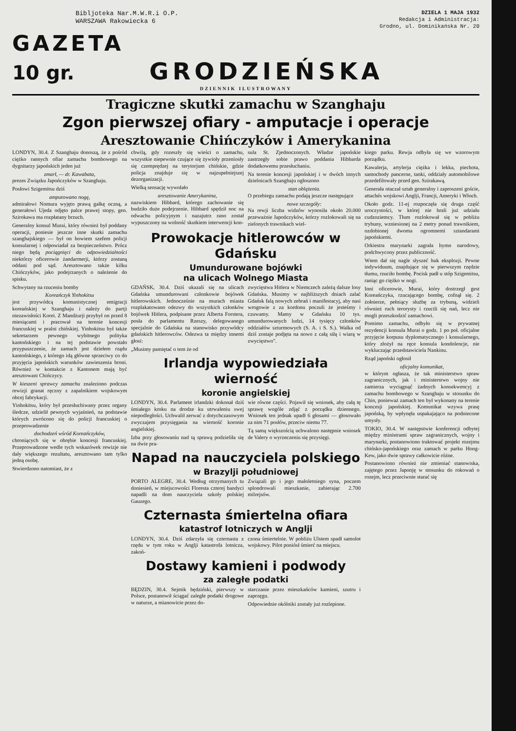Bibljoteka Nar.M.W.R.i O.P.
WARSZAWA Rakowiecka 6 DZIELA 1 MAJA 1932
Redakcja i Administracja:
Grodno, ul. Dominikańska Nr. 20
GAZETA
10 gr. GRODZIEŃSKA
DZIENNIK ILUSTROWANY
Tragiczne skutki zamachu w Szanghaju
Zgon pierwszej ofiary - amputacje i operacje
Aresztowanie Chińczyków i Amerykanina
LONDYN, 30.4. Z Szanghaju donoszą, że z pośród ciężko rannych ofiar zamachu bombowego na dygnitarzy japońskich jeden już
zmarł, — dr. Kawabata,
prezes Związku Japończyków w Szanghaju.
Posłowi Szigemitsu dziś
amputowano nogę,
admirałowi Nomura wyjęto prawą gałkę oczną, a generałowi Ujeda odjęto palce prawej stopy, gen. Szirokawa ma rozpłatany brzuch.
Generalny konsul Murai, który również był poddany operacji, poniesie jeszcze inne skutki zamachu szanghajskiego — był on bowiem szefem policji konsularnej i odpowiadał za bezpieczeństwo. Prócz niego będą pociągnięci do odpowiedzialności niektórzy oficerowie żandarmerji, którzy zostaną oddani pod sąd. Aresztowano także kilku Chińczyków, jako podejrzanych o należenie do spisku.
Schwytany na rzuceniu bomby
Koreańczyk Yinhokitsu
jest przywódcą komunistycznej emigracji koreańskiej w Szanghaju i należy do partji niezawisłości Korei. Z Mandżurji przybył on przed 8 miesiącami i pracował na terenie koncesji francuskiej w pralni chińskiej. Yinhokitsu był także sekretarzem pewnego wybitnego polityka kantońskiego i na tej podstawie powstało przypuszczenie, że zamach jest dziełem rządu kantońskiego, z którego idą główne sprzeciwy co do przyjęcia japońskich warunków zawieszenia broni. Również w kontakcie z Kantonem mają być aresztowani Chińczycy.
W kieszeni sprawcy zamachu znaleziono podczas rewizji granat ręczny z zapalnikiem wojskowym obcej fabrykacji.
Yinhokitsu, który był przesłuchiwany przez organy śledcze, udzielił pewnych wyjaśnień, na podstawie których zwrócono się do policji francuskiej o przeprowadzenie
dochodzeń wśród Koreańczyków,
chroniących się w obrębie koncesji francuskiej. Przeprowadzone wedle tych wskazówek rewizje nie dały większego rezultatu, aresztowano tam tylko jedną osobę.
Stwierdzono natomiast, że z
chwilą, gdy rozeszły się wieści o zamachu, wszystkie niepewnie czujące się żywioły przeniosły się czemprędzej na terytorjum chińskie, gdzie policja znajduje się w najzupełniejszej dezorganizacji.
Wielką sensację wywołało
aresztowanie Amerykanina,
nazwiskiem Hibbard, którego zachowanie się budziło duże podejrzenie. Hibbard spędził noc na odwachu policyjnym i nazajutrz rano został wypuszczony na wolność skutkiem interwencji kon-
sula St. Zjednoczonych. Władze japońskie zastrzegły sobie prawo poddania Hibbarda dodatkowemu przesłuchaniu.
Na terenie koncesji japońskiej i w dwóch innych dzielnicach Szanghaju ogłoszono
stan oblężenia.
O przebiegu zamachu podają jeszcze następujące
nowe szczegóły:
Na rewji liczba widzów wynosiła około 20.000 przeważnie Japończyków, którzy rozlokowali się na zielonych trawnikach wiel-
Prowokacje hitlerowców w Gdańsku
Umundurowane bojówki
na ulicach Wolnego Miasta
GDAŃSK, 30.4. Dziś ukazali się na ulicach Gdańska umundurowani członkowie bojówek hitlerowskich. Jednocześnie na murach miasta rozplakatowano odezwy do wszystkich członków bojówek Hitlera, podpisane przez Alberta Forstera, posła do parlamentu Rzeszy, delegowanego specjalnie do Gdańska na stanowisko przywódcy gdańskich hitlerowców. Odezwa ta między innemi głosi:
„Musimy pamiętać o tem że od
zwycięstwa Hitlera w Niemczech zależą dalsze losy Gdańska. Musimy w najbliższych dniach zalać Gdańsk falą nowych zebrań i manifestacyj, aby nasi wrogowie z za kordonu poczuli że jesteśmy i czuwamy. Mamy w Gdańsku 10 tys. umundurowanych ludzi, 14 tysięcy członków oddziałów szturmowych (S. A. i S. S.). Walka od dziś zostaje podjęta na nowo z całą siłą i wiarą w zwycięstwo".
Irlandja wypowiedziała wierność
koronie angielskiej
LONDYN, 30.4. Parlament irlandzki dokonał dziś śmiałego kroku na drodze ku utrwaleniu swej niepodległości. Uchwalił zerwać z dotychczasowym zwyczajem przysięgania na wierność koronie angielskiej.
Izba przy głosowaniu nad tą sprawą podzieliła się na dwie pra-
wie równe części. Pojawił się wniosek, aby całą tę sprawę wogóle zdjąć z porządku dziennego. Wniosek ten jednak upadł 6 głosami — głosowało za nim 71 posłów, przeciw niemu 77.
Tą samą większością uchwalono następnie wniosek de Valery o wyrzeczeniu się przysięgi.
Napad na nauczyciela polskiego
w Brazylji południowej
PORTO ALEGRE, 30.4. Według otrzymanych tu doniesień, w miejscowości Floresta czterej bandyci napadli na dom nauczyciela szkoły polskiej Gauzego.
Związali go i jego małoletniego syna, poczem splondrowali mieszkanie, zabierając 2.700 milrejsów.
Czternasta śmiertelna ofiara
katastrof lotniczych w Anglji
LONDYN, 30.4. Dziś zdarzyła się czternasta z rzędu w tym roku w Anglji katastrofa lotnicza, zakoń-
czona śmiertelnie. W pobliżu Ulstem spadł samolot wojskowy. Pilot poniósł śmierć na miejscu.
Dostawy kamieni i podwody
za zaległe podatki
BĘDZIN, 30.4. Sejmik będziński, pierwszy w Polsce, postanowił ściągać zaległe podatki drogowe w naturze, a mianowicie przez do-
starczanie przez mieszkańców kamieni, szutru i zaprzęgu.
Odpowiednie okólniki zostały już rozlepione.
kiego parku. Rewja odbyła się we wzorowym porządku.
Kawalerja, artylerja ciężka i lekka, piechota, samochody pancerne, tanki, oddziały automobilowe przedefilowały przed gen. Szirakawą.
Generała otaczał sztab generalny i zaproszeni goście, attachés wojskowi Anglji, Francji, Ameryki i Włoch.
Około godz. 11-ej rozpoczęła się druga część uroczystości, w której nie brali już udziału cudzoziemcy. Tłum rozlokował się w pobliżu trybuny, wzniesionej na 2 metry ponad trawnikiem, ozdobionej dwoma ogromnemi sztandarami japońskiemi.
Orkiestra marynarki zagrała hymn narodowy, podchwycony przez publiczność.
Wtem dał się nagle słyszeć huk eksplozji. Pewne indywiduum, znajdujące się w pierwszym rzędzie tłumu, rzuciło bombę. Pocisk padł u stóp Szigemitsu, raniąc go ciężko w nogi.
Inni oficerowie, Murai, który dostrzegł gest Koreańczyka, rzucającego bombę, cofnął się. 2 żołnierze, pełniący służbę za trybuną, widzieli również ruch terorysty i rzucili się nań, lecz nie mogli przeszkodzić zamachowi.
Pomimo zamachu, odbyło się w prywatnej rezydencji konsula Murai o godz. 1 po poł. oficjalne przyjęcie korpusu dyplomatycznego i konsularnego, który złożył na ręce konsula kondolencje, nie wykluczając przedstawiciela Nankinu.
Rząd japoński ogłosił
oficjalny komunikat,
w którym ogłasza, że tak ministerstwo spraw zagranicznych, jak i ministerstwo wojny nie zamierza wyciągnąć żadnych konsekwencyj z zamachu bombowego w Szanghaju w stosunku do Chin, ponieważ zamach ten był wykonany na terenie koncesji japońskiej. Komunikat wzywa prasę japońską, by wpłynęła uspakajająco na podniecone umysły.
TOKIO, 30.4. W następstwie konferencji odbytej między ministrami spraw zagranicznych, wojny i marynarki, postanowiono traktować projekt rozejmu chińsko-japońskiego oraz zamach w parku Hong-Kew, jako dwie sprawy całkowicie różne.
Postanowiono również nie zmieniać stanowiska, zajętego przez Japonję w stosunku do rokowań o rozejm, lecz przeciwnie starać się